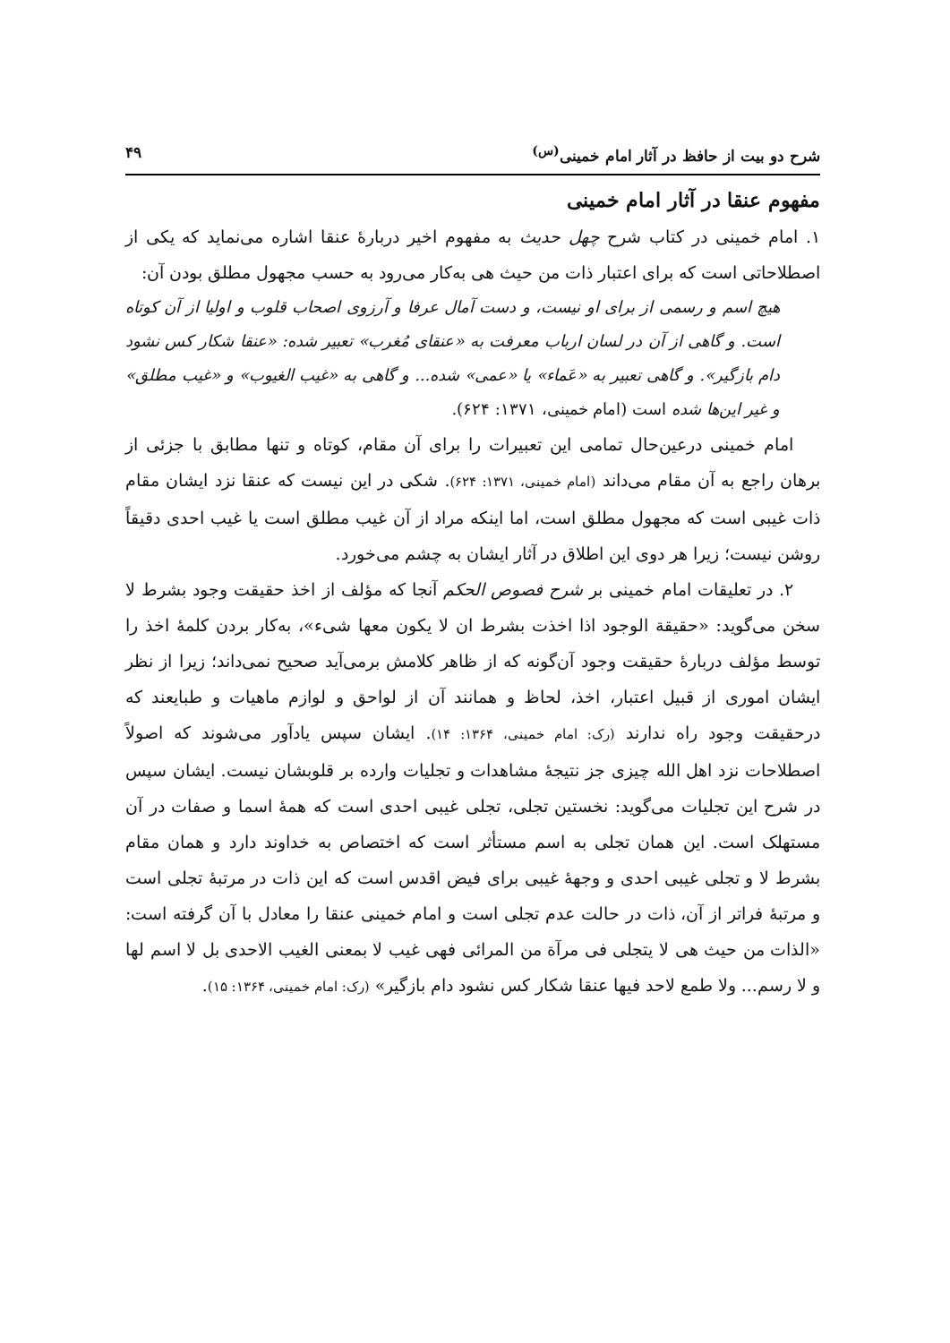شرح دو بیت از حافظ در آثار امام خمینی<sup>(س)</sup> ۴۹
مفهوم عنقا در آثار امام خمینی
۱. امام خمینی در کتاب شرح چهل حدیث به مفهوم اخیر دربارهٔ عنقا اشاره می‌نماید که یکی از اصطلاحاتی است که برای اعتبار ذات من حیث هی به‌کار می‌رود به حسب مجهول مطلق بودن آن:
هیچ اسم و رسمی از برای او نیست، و دست آمال عرفا و آرزوی اصحاب قلوب و اولیا از آن کوتاه است. و گاهی از آن در لسان ارباب معرفت به «عنقای مُغرب» تعبیر شده: «عنقا شکار کس نشود دام بازگیر». و گاهی تعبیر به «عَماء» یا «عمی» شده... و گاهی به «غیب الغیوب» و «غیب مطلق» و غیر این‌ها شده است (امام خمینی، ۱۳۷۱: ۶۲۴).
امام خمینی درعین‌حال تمامی این تعبیرات را برای آن مقام، کوتاه و تنها مطابق با جزئی از برهان راجع به آن مقام می‌داند (امام خمینی، ۱۳۷۱: ۶۲۴). شکی در این نیست که عنقا نزد ایشان مقام ذات غیبی است که مجهول مطلق است، اما اینکه مراد از آن غیب مطلق است یا غیب احدی دقیقاً روشن نیست؛ زیرا هر دوی این اطلاق در آثار ایشان به چشم می‌خورد.
۲. در تعلیقات امام خمینی بر شرح فصوص الحکم آنجا که مؤلف از اخذ حقیقت وجود بشرط لا سخن می‌گوید: «حقیقة الوجود اذا اخذت بشرط ان لا یکون معها شیء»، به‌کار بردن کلمهٔ اخذ را توسط مؤلف دربارهٔ حقیقت وجود آن‌گونه که از ظاهر کلامش برمی‌آید صحیح نمی‌داند؛ زیرا از نظر ایشان اموری از قبیل اعتبار، اخذ، لحاظ و همانند آن از لواحق و لوازم ماهیات و طبایعند که درحقیقت وجود راه ندارند (رک: امام خمینی، ۱۳۶۴: ۱۴). ایشان سپس یادآور می‌شوند که اصولاً اصطلاحات نزد اهل الله چیزی جز نتیجهٔ مشاهدات و تجلیات وارده بر قلوبشان نیست. ایشان سپس در شرح این تجلیات می‌گوید: نخستین تجلی، تجلی غیبی احدی است که همهٔ اسما و صفات در آن مستهلک است. این همان تجلی به اسم مستأثر است که اختصاص به خداوند دارد و همان مقام بشرط لا و تجلی غیبی احدی و وجههٔ غیبی برای فیض اقدس است که این ذات در مرتبهٔ تجلی است و مرتبهٔ فراتر از آن، ذات در حالت عدم تجلی است و امام خمینی عنقا را معادل با آن گرفته است: «الذات من حیث هی لا یتجلی فی مرآة من المرائی فهی غیب لا بمعنی الغیب الاحدی بل لا اسم لها و لا رسم... ولا طمع لاحد فیها عنقا شکار کس نشود دام بازگیر» (رک: امام خمینی، ۱۳۶۴: ۱۵).